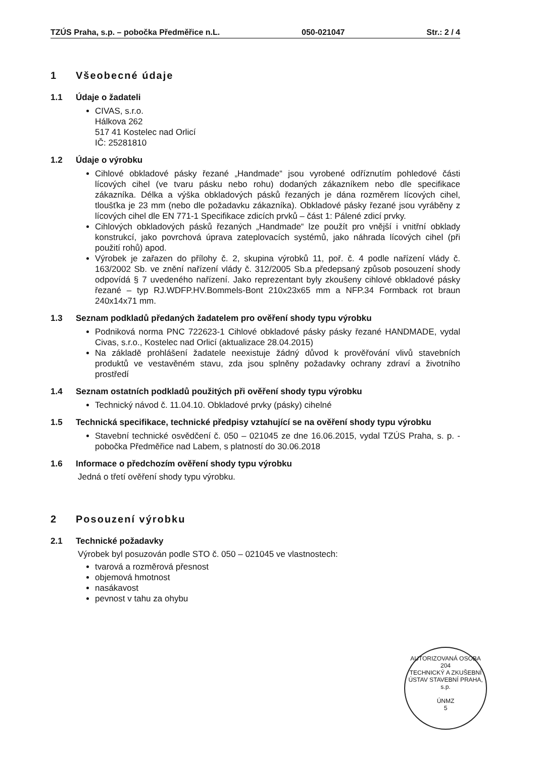TZÚS Praha, s.p. – pobočka Předměřice n.L. 050-021047 Str.: 2 / 4
1 Všeobecné údaje
1.1 Údaje o žadateli
CIVAS, s.r.o.
Hálkova 262
517 41 Kostelec nad Orlicí
IČ: 25281810
1.2 Údaje o výrobku
Cihlové obkladové pásky řezané „Handmade“ jsou vyrobené odříznutím pohledové části lícových cihel (ve tvaru pásku nebo rohu) dodaných zákazníkem nebo dle specifikace zákazníka. Délka a výška obkladových pásků řezaných je dána rozměrem lícových cihel, tloušťka je 23 mm (nebo dle požadavku zákazníka). Obkladové pásky řezané jsou vyráběny z lícových cihel dle EN 771-1 Specifikace zdicích prvků – část 1: Pálené zdicí prvky.
Cihlových obkladových pásků řezaných „Handmade“ lze použít pro vnější i vnitřní obklady konstrukcí, jako povrchová úprava zateplovacích systémů, jako náhrada lícových cihel (při použití rohů) apod.
Výrobek je zařazen do přílohy č. 2, skupina výrobků 11, poř. č. 4 podle nařízení vlády č. 163/2002 Sb. ve znění nařízení vlády č. 312/2005 Sb.a předepsaný způsob posouzení shody odpovídá § 7 uvedeného nařízení. Jako reprezentant byly zkoušeny cihlové obkladové pásky řezané – typ RJ.WDFP.HV.Bommels-Bont 210x23x65 mm a NFP.34 Formback rot braun 240x14x71 mm.
1.3 Seznam podkladů předaných žadatelem pro ověření shody typu výrobku
Podniková norma PNC 722623-1 Cihlové obkladové pásky pásky řezané HANDMADE, vydal Civas, s.r.o., Kostelec nad Orlicí (aktualizace 28.04.2015)
Na základě prohlášení žadatele neexistuje žádný důvod k prověřování vlivů stavebních produktů ve vestavěném stavu, zda jsou splněny požadavky ochrany zdraví a životního prostředí
1.4 Seznam ostatních podkladů použitých při ověření shody typu výrobku
Technický návod č. 11.04.10. Obkladové prvky (pásky) cihelné
1.5 Technická specifikace, technické předpisy vztahující se na ověření shody typu výrobku
Stavební technické osvědčení č. 050 – 021045 ze dne 16.06.2015, vydal TZÚS Praha, s. p. - pobočka Předměřice nad Labem, s platností do 30.06.2018
1.6 Informace o předchozím ověření shody typu výrobku
Jedná o třetí ověření shody typu výrobku.
2 Posouzení výrobku
2.1 Technické požadavky
Výrobek byl posuzován podle STO č. 050 – 021045 ve vlastnostech:
tvarová a rozměrová přesnost
objemová hmotnost
nasákavost
pevnost v tahu za ohybu
AUTORIZOVANÁ OSOBA 204
TECHNICKÝ A ZKUŠEBNÍ ÚSTAV STAVEBNÍ PRAHA, s.p.
ÚNMZ
5